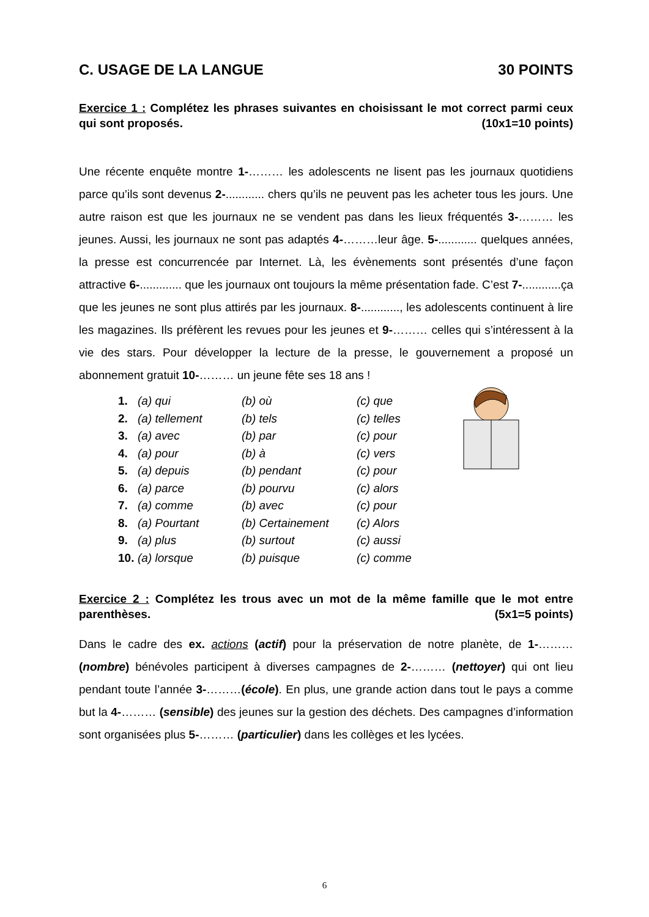C. USAGE DE LA LANGUE 30 POINTS
Exercice 1 : Complétez les phrases suivantes en choisissant le mot correct parmi ceux qui sont proposés. (10x1=10 points)
Une récente enquête montre 1-……… les adolescents ne lisent pas les journaux quotidiens parce qu’ils sont devenus 2-............ chers qu’ils ne peuvent pas les acheter tous les jours. Une autre raison est que les journaux ne se vendent pas dans les lieux fréquentés 3-……… les jeunes. Aussi, les journaux ne sont pas adaptés 4-………leur âge. 5-............ quelques années, la presse est concurrencée par Internet. Là, les évènements sont présentés d’une façon attractive 6-............. que les journaux ont toujours la même présentation fade. C’est 7-............ça que les jeunes ne sont plus attirés par les journaux. 8-............, les adolescents continuent à lire les magazines. Ils préfèrent les revues pour les jeunes et 9-……… celles qui s’intéressent à la vie des stars. Pour développer la lecture de la presse, le gouvernement a proposé un abonnement gratuit 10-……… un jeune fête ses 18 ans !
| 1. | (a) qui | (b) où | (c) que |
| 2. | (a) tellement | (b) tels | (c) telles |
| 3. | (a) avec | (b) par | (c) pour |
| 4. | (a) pour | (b) à | (c) vers |
| 5. | (a) depuis | (b) pendant | (c) pour |
| 6. | (a) parce | (b) pourvu | (c) alors |
| 7. | (a) comme | (b) avec | (c) pour |
| 8. | (a) Pourtant | (b) Certainement | (c) Alors |
| 9. | (a) plus | (b) surtout | (c) aussi |
| 10. | (a) lorsque | (b) puisque | (c) comme |
Exercice 2 : Complétez les trous avec un mot de la même famille que le mot entre parenthèses. (5x1=5 points)
Dans le cadre des ex. actions (actif) pour la préservation de notre planète, de 1-……… (nombre) bénévoles participent à diverses campagnes de 2-……… (nettoyer) qui ont lieu pendant toute l’année 3-………(école). En plus, une grande action dans tout le pays a comme but la 4-……… (sensible) des jeunes sur la gestion des déchets. Des campagnes d’information sont organisées plus 5-……… (particulier) dans les collèges et les lycées.
6